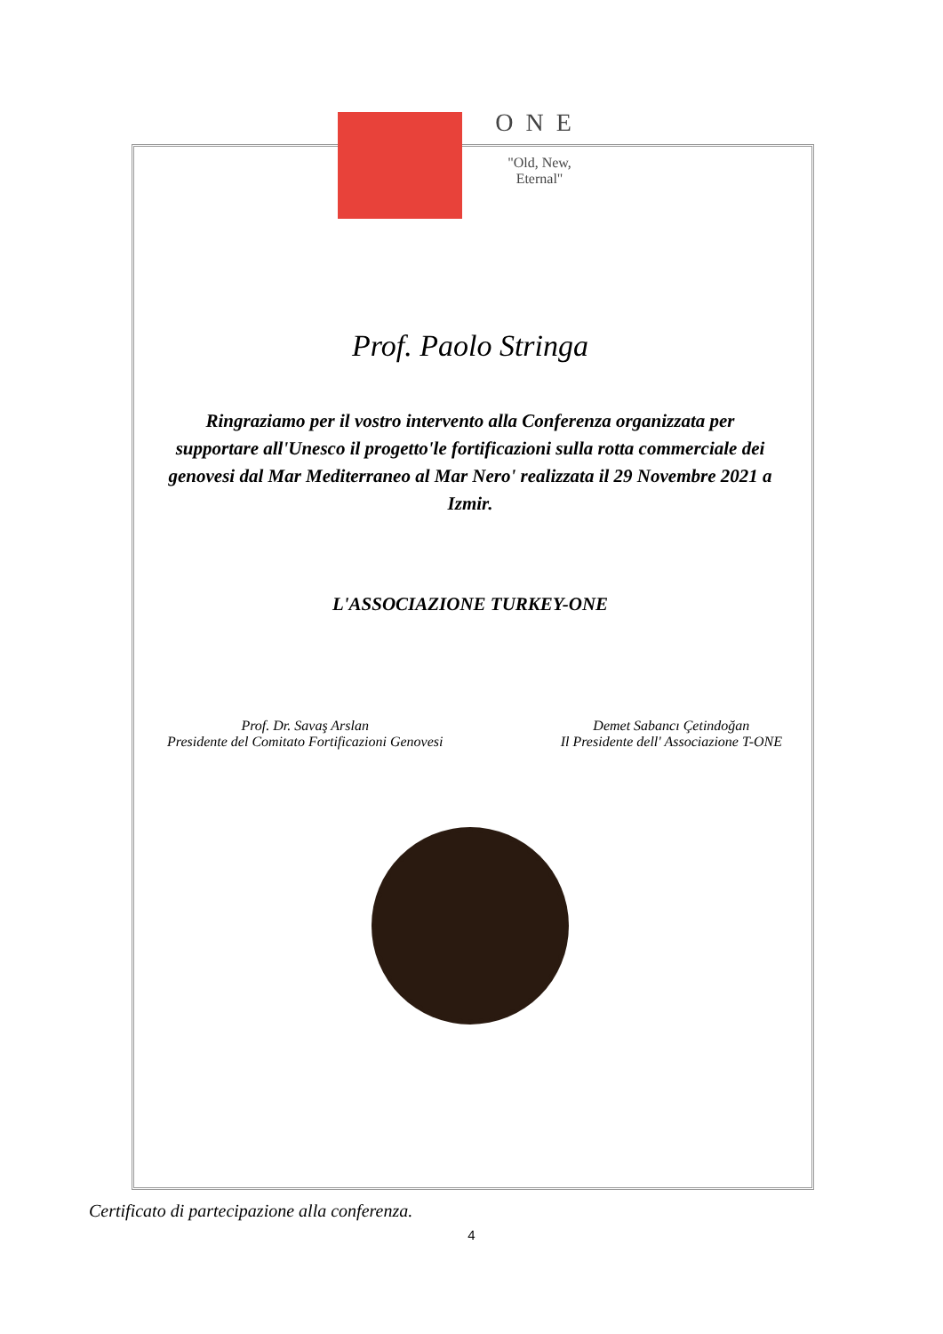ONE
"Old, New,
Eternal"
Prof. Paolo Stringa
Ringraziamo per il vostro intervento alla Conferenza organizzata per supportare all'Unesco il progetto'le fortificazioni sulla rotta commerciale dei genovesi dal Mar Mediterraneo al Mar Nero' realizzata il 29 Novembre 2021 a Izmir.
L'ASSOCIAZIONE TURKEY-ONE
Prof. Dr. Savaş Arslan
Presidente del Comitato Fortificazioni Genovesi
Demet Sabancı Çetindoğan
Il Presidente dell' Associazione T-ONE
Certificato di partecipazione alla conferenza.
4